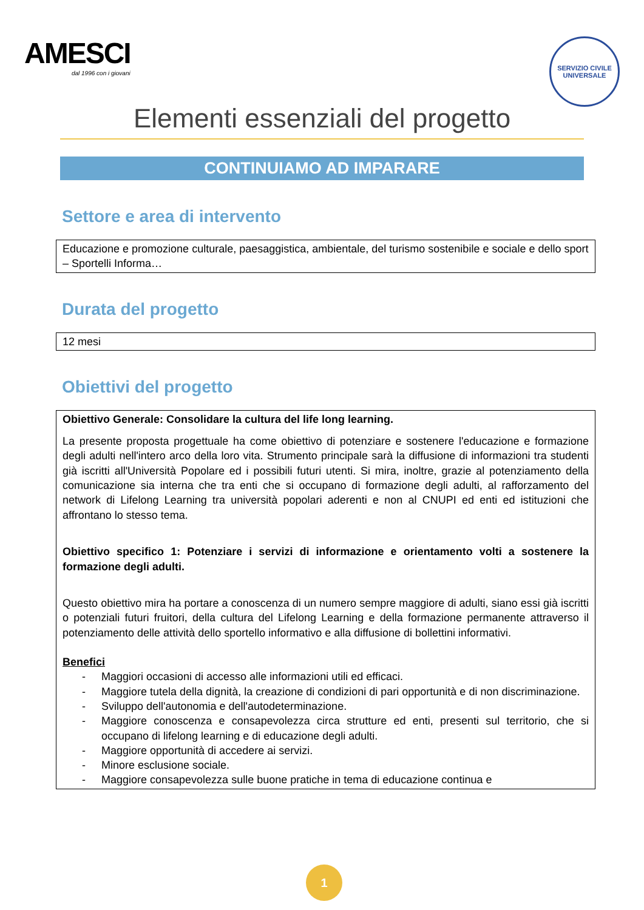AMESCI
dal 1996 con i giovani
SERVIZIO CIVILE UNIVERSALE
Elementi essenziali del progetto
CONTINUIAMO AD IMPARARE
Settore e area di intervento
Educazione e promozione culturale, paesaggistica, ambientale, del turismo sostenibile e sociale e dello sport – Sportelli Informa…
Durata del progetto
12 mesi
Obiettivi del progetto
Obiettivo Generale: Consolidare la cultura del life long learning.
La presente proposta progettuale ha come obiettivo di potenziare e sostenere l'educazione e formazione degli adulti nell'intero arco della loro vita. Strumento principale sarà la diffusione di informazioni tra studenti già iscritti all'Università Popolare ed i possibili futuri utenti. Si mira, inoltre, grazie al potenziamento della comunicazione sia interna che tra enti che si occupano di formazione degli adulti, al rafforzamento del network di Lifelong Learning tra università popolari aderenti e non al CNUPI ed enti ed istituzioni che affrontano lo stesso tema.
Obiettivo specifico 1: Potenziare i servizi di informazione e orientamento volti a sostenere la formazione degli adulti.
Questo obiettivo mira ha portare a conoscenza di un numero sempre maggiore di adulti, siano essi già iscritti o potenziali futuri fruitori, della cultura del Lifelong Learning e della formazione permanente attraverso il potenziamento delle attività dello sportello informativo e alla diffusione di bollettini informativi.
Benefici
- Maggiori occasioni di accesso alle informazioni utili ed efficaci.
- Maggiore tutela della dignità, la creazione di condizioni di pari opportunità e di non discriminazione.
- Sviluppo dell'autonomia e dell'autodeterminazione.
- Maggiore conoscenza e consapevolezza circa strutture ed enti, presenti sul territorio, che si occupano di lifelong learning e di educazione degli adulti.
- Maggiore opportunità di accedere ai servizi.
- Minore esclusione sociale.
- Maggiore consapevolezza sulle buone pratiche in tema di educazione continua e
1